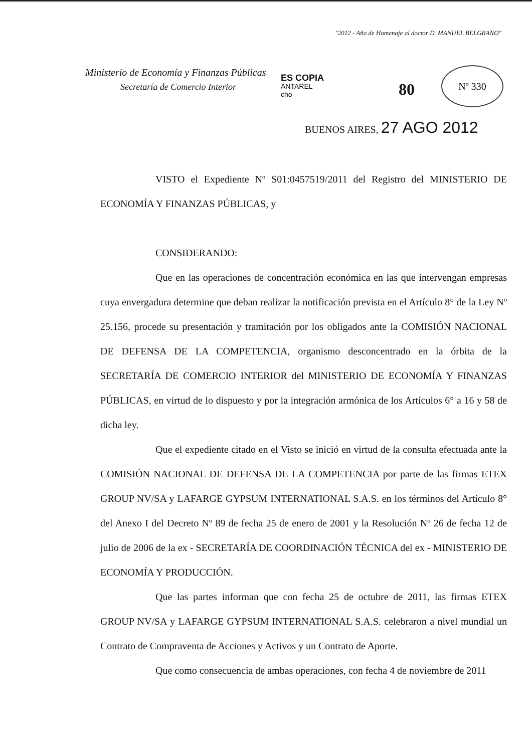"2012 - Año de Homenaje al doctor D. MANUEL BELGRANO"
Ministerio de Economía y Finanzas Públicas
Secretaría de Comercio Interior
ES COPIA
ANTAREL
cho
80
Nº 330
BUENOS AIRES, 27 AGO 2012
VISTO el Expediente Nº S01:0457519/2011 del Registro del MINISTERIO DE ECONOMÍA Y FINANZAS PÚBLICAS, y
CONSIDERANDO:
Que en las operaciones de concentración económica en las que intervengan empresas cuya envergadura determine que deban realizar la notificación prevista en el Artículo 8° de la Ley Nº 25.156, procede su presentación y tramitación por los obligados ante la COMISIÓN NACIONAL DE DEFENSA DE LA COMPETENCIA, organismo desconcentrado en la órbita de la SECRETARÍA DE COMERCIO INTERIOR del MINISTERIO DE ECONOMÍA Y FINANZAS PÚBLICAS, en virtud de lo dispuesto y por la integración armónica de los Artículos 6° a 16 y 58 de dicha ley.
Que el expediente citado en el Visto se inició en virtud de la consulta efectuada ante la COMISIÓN NACIONAL DE DEFENSA DE LA COMPETENCIA por parte de las firmas ETEX GROUP NV/SA y LAFARGE GYPSUM INTERNATIONAL S.A.S. en los términos del Artículo 8° del Anexo I del Decreto Nº 89 de fecha 25 de enero de 2001 y la Resolución Nº 26 de fecha 12 de julio de 2006 de la ex - SECRETARÍA DE COORDINACIÓN TÉCNICA del ex - MINISTERIO DE ECONOMÍA Y PRODUCCIÓN.
Que las partes informan que con fecha 25 de octubre de 2011, las firmas ETEX GROUP NV/SA y LAFARGE GYPSUM INTERNATIONAL S.A.S. celebraron a nivel mundial un Contrato de Compraventa de Acciones y Activos y un Contrato de Aporte.
Que como consecuencia de ambas operaciones, con fecha 4 de noviembre de 2011